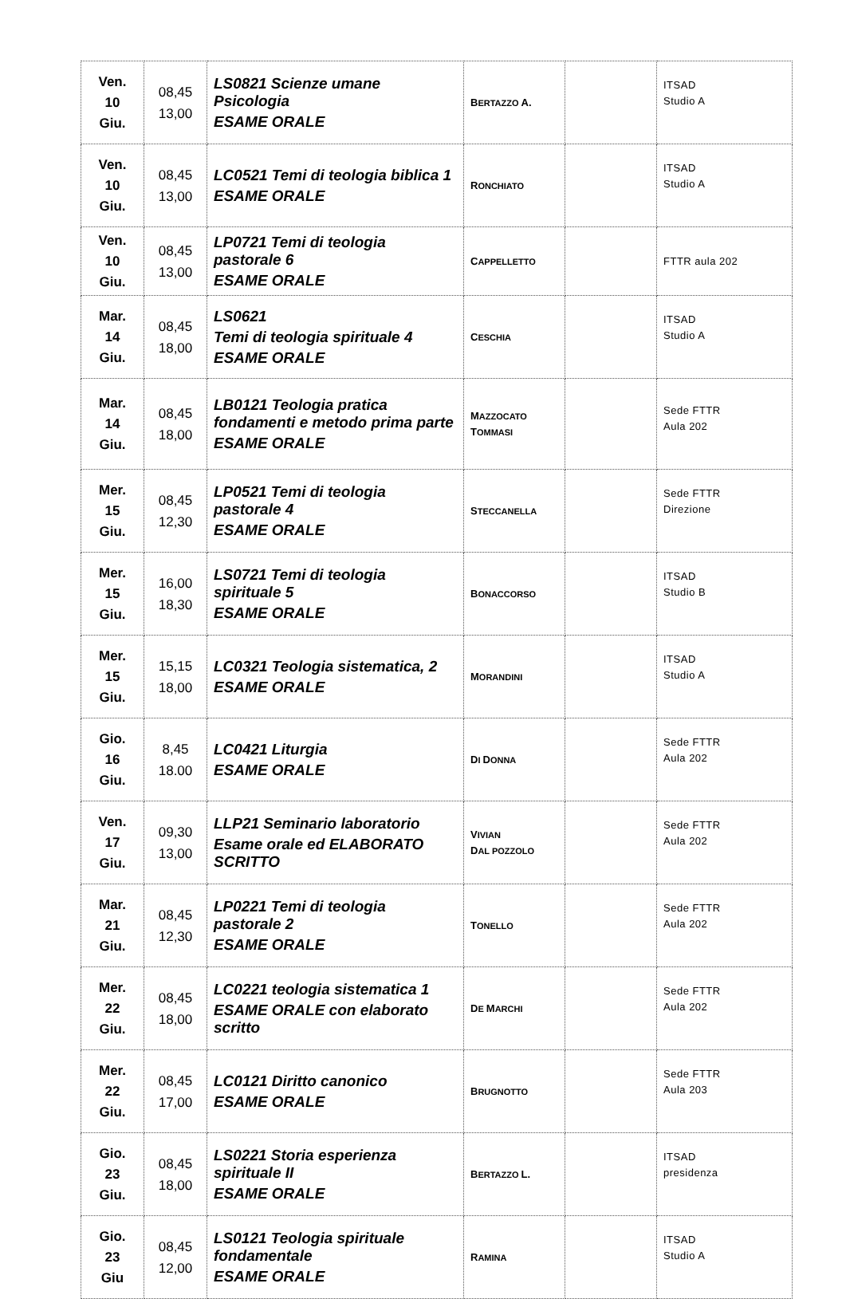| Ven. 10 Giu. | 08,45 13,00 | LS0821 Scienze umane Psicologia ESAME ORALE | B ERTAZZO A. | | ITSAD Studio A |
| Ven. 10 Giu. | 08,45 13,00 | LC0521 Temi di teologia biblica 1 ESAME ORALE | R ONCHIATO | | ITSAD Studio A |
| Ven. 10 Giu. | 08,45 13,00 | LP0721 Temi di teologia pastorale 6 ESAME ORALE | C APPELLETTO | | FTTR aula 202 |
| Mar. 14 Giu. | 08,45 18,00 | LS0621 Temi di teologia spirituale 4 ESAME ORALE | C ESCHIA | | ITSAD Studio A |
| Mar. 14 Giu. | 08,45 18,00 | LB0121 Teologia pratica fondamenti e metodo prima parte ESAME ORALE | M AZZOCATO T OMMASI | | Sede FTTR Aula 202 |
| Mer. 15 Giu. | 08,45 12,30 | LP0521 Temi di teologia pastorale 4 ESAME ORALE | S TECCANELLA | | Sede FTTR Direzione |
| Mer. 15 Giu. | 16,00 18,30 | LS0721 Temi di teologia spirituale 5 ESAME ORALE | B ONACCORSO | | ITSAD Studio B |
| Mer. 15 Giu. | 15,15 18,00 | LC0321 Teologia sistematica, 2 ESAME ORALE | M ORANDINI | | ITSAD Studio A |
| Gio. 16 Giu. | 8,45 18.00 | LC0421 Liturgia ESAME ORALE | D I D ONNA | | Sede FTTR Aula 202 |
| Ven. 17 Giu. | 09,30 13,00 | LLP21 Seminario laboratorio Esame orale ed ELABORATO SCRITTO | V IVIAN D AL POZZOLO | | Sede FTTR Aula 202 |
| Mar. 21 Giu. | 08,45 12,30 | LP0221 Temi di teologia pastorale 2 ESAME ORALE | T ONELLO | | Sede FTTR Aula 202 |
| Mer. 22 Giu. | 08,45 18,00 | LC0221 teologia sistematica 1 ESAME ORALE con elaborato scritto | D E M ARCHI | | Sede FTTR Aula 202 |
| Mer. 22 Giu. | 08,45 17,00 | LC0121 Diritto canonico ESAME ORALE | B RUGNOTTO | | Sede FTTR Aula 203 |
| Gio. 23 Giu. | 08,45 18,00 | LS0221 Storia esperienza spirituale II ESAME ORALE | B ERTAZZO L. | | ITSAD presidenza |
| Gio. 23 Giu | 08,45 12,00 | LS0121 Teologia spirituale fondamentale ESAME ORALE | R AMINA | | ITSAD Studio A |